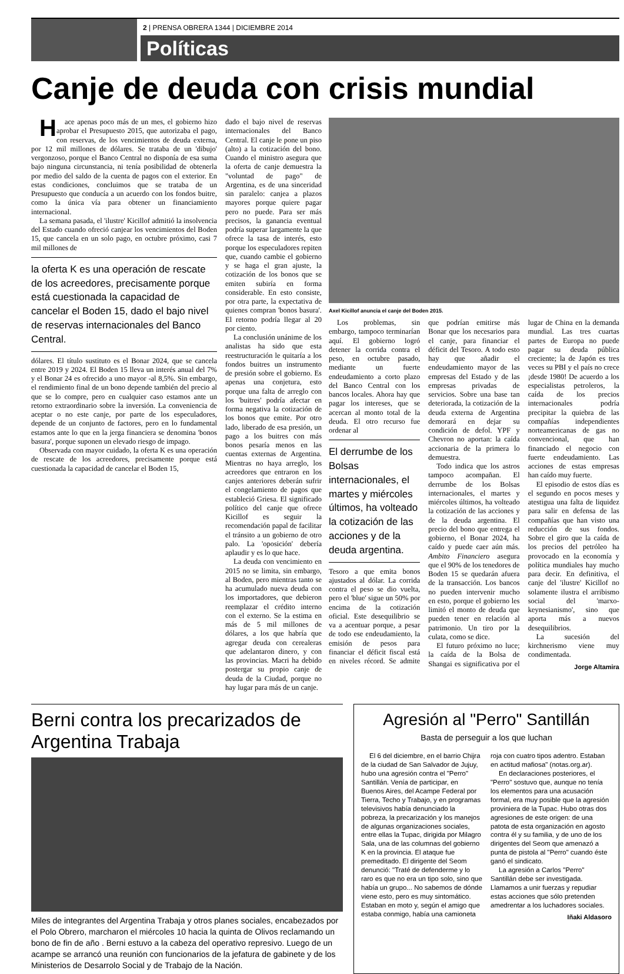2 | PRENSA OBRERA 1344 | DICIEMBRE 2014
Políticas
Canje de deuda con crisis mundial
Hace apenas poco más de un mes, el gobierno hizo aprobar el Presupuesto 2015, que autorizaba el pago, con reservas, de los vencimientos de deuda externa, por 12 mil millones de dólares. Se trataba de un 'dibujo' vergonzoso, porque el Banco Central no disponía de esa suma bajo ninguna circunstancia, ni tenía posibilidad de obtenerla por medio del saldo de la cuenta de pagos con el exterior. En estas condiciones, concluimos que se trataba de un Presupuesto que conducía a un acuerdo con los fondos buitre, como la única vía para obtener un financiamiento internacional.
La semana pasada, el 'ilustre' Kicillof admitió la insolvencia del Estado cuando ofreció canjear los vencimientos del Boden 15, que cancela en un solo pago, en octubre próximo, casi 7 mil millones de
la oferta K es una operación de rescate de los acreedores, precisamente porque está cuestionada la capacidad de cancelar el Boden 15, dado el bajo nivel de reservas internacionales del Banco Central.
dólares. El título sustituto es el Bonar 2024, que se cancela entre 2019 y 2024. El Boden 15 lleva un interés anual del 7% y el Bonar 24 es ofrecido a uno mayor -al 8,5%. Sin embargo, el rendimiento final de un bono depende también del precio al que se lo compre, pero en cualquier caso estamos ante un retorno extraordinario sobre la inversión. La conveniencia de aceptar o no este canje, por parte de los especuladores, depende de un conjunto de factores, pero en lo fundamental estamos ante lo que en la jerga financiera se denomina 'bonos basura', porque suponen un elevado riesgo de impago.
Observada con mayor cuidado, la oferta K es una operación de rescate de los acreedores, precisamente porque está cuestionada la capacidad de cancelar el Boden 15,
dado el bajo nivel de reservas internacionales del Banco Central. El canje le pone un piso (alto) a la cotización del bono. Cuando el ministro asegura que la oferta de canje demuestra la "voluntad de pago" de Argentina, es de una sinceridad sin paralelo: canjea a plazos mayores porque quiere pagar pero no puede. Para ser más precisos, la ganancia eventual podría superar largamente la que ofrece la tasa de interés, esto porque los especuladores repiten que, cuando cambie el gobierno y se haga el gran ajuste, la cotización de los bonos que se emiten subiría en forma considerable. En esto consiste, por otra parte, la expectativa de quienes compran 'bonos basura'. El retorno podría llegar al 20 por ciento.
La conclusión unánime de los analistas ha sido que esta reestructuración le quitaría a los fondos buitres un instrumento de presión sobre el gobierno. Es apenas una conjetura, esto porque una falta de arreglo con los 'buitres' podría afectar en forma negativa la cotización de los bonos que emite. Por otro lado, liberado de esa presión, un pago a los buitres con más bonos pesaría menos en las cuentas externas de Argentina. Mientras no haya arreglo, los acreedores que entraron en los canjes anteriores deberán sufrir el congelamiento de pagos que estableció Griesa. El significado político del canje que ofrece Kicillof es seguir la recomendación papal de facilitar el tránsito a un gobierno de otro palo. La 'oposición' debería aplaudir y es lo que hace.
La deuda con vencimiento en 2015 no se limita, sin embargo, al Boden, pero mientras tanto se ha acumulado nueva deuda con los importadores, que debieron reemplazar el crédito interno con el externo. Se la estima en más de 5 mil millones de dólares, a los que habría que agregar deuda con cerealeras que adelantaron dinero, y con las provincias. Macri ha debido postergar su propio canje de deuda de la Ciudad, porque no hay lugar para más de un canje.
Axel Kicillof anuncia el canje del Boden 2015.
Los problemas, sin embargo, tampoco terminarían aquí. El gobierno logró detener la corrida contra el peso, en octubre pasado, mediante un fuerte endeudamiento a corto plazo del Banco Central con los bancos locales. Ahora hay que pagar los intereses, que se acercan al monto total de la deuda. El otro recurso fue ordenar al
El derrumbe de los Bolsas internacionales, el martes y miércoles últimos, ha volteado la cotización de las acciones y de la deuda argentina.
Tesoro a que emita bonos ajustados al dólar. La corrida contra el peso se dio vuelta, pero el 'blue' sigue un 50% por encima de la cotización oficial. Este desequilibrio se va a acentuar porque, a pesar de todo ese endeudamiento, la emisión de pesos para financiar el déficit fiscal está en niveles récord. Se admite que podrían emitirse más Bonar que los necesarios para el canje, para financiar el déficit del Tesoro. A todo esto hay que añadir el endeudamiento mayor de las empresas del Estado y de las empresas privadas de servicios. Sobre una base tan deteriorada, la cotización de la deuda externa de Argentina demorará en dejar su condición de defol. YPF y Chevron no aportan: la caída accionaria de la primera lo demuestra.
Todo indica que los astros tampoco acompañan. El derrumbe de los Bolsas internacionales, el martes y miércoles últimos, ha volteado la cotización de las acciones y de la deuda argentina. El precio del bono que entrega el gobierno, el Bonar 2024, ha caído y puede caer aún más. Ambito Financiero asegura que el 90% de los tenedores de Boden 15 se quedarán afuera de la transacción. Los bancos no pueden intervenir mucho en esto, porque el gobierno les limitó el monto de deuda que pueden tener en relación al patrimonio. Un tiro por la culata, como se dice.
El futuro próximo no luce; la caída de la Bolsa de Shangai es significativa por el lugar de China en la demanda mundial. Las tres cuartas partes de Europa no puede pagar su deuda pública creciente; la de Japón es tres veces su PBI y el país no crece ¡desde 1980! De acuerdo a los especialistas petroleros, la caída de los precios internacionales podría precipitar la quiebra de las compañías independientes norteamericanas de gas no convencional, que han financiado el negocio con fuerte endeudamiento. Las acciones de estas empresas han caído muy fuerte.
El episodio de estos días es el segundo en pocos meses y atestigua una falta de liquidez para salir en defensa de las compañías que han visto una reducción de sus fondos. Sobre el giro que la caída de los precios del petróleo ha provocado en la economía y política mundiales hay mucho para decir. En definitiva, el canje del 'ilustre' Kicillof no solamente ilustra el arribismo social del 'marxo-keynesianismo', sino que aporta más a nuevos desequilibrios.
La sucesión del kirchnerismo viene muy condimentada.
Jorge Altamira
Berni contra los precarizados de Argentina Trabaja
Miles de integrantes del Argentina Trabaja y otros planes sociales, encabezados por el Polo Obrero, marcharon el miércoles 10 hacia la quinta de Olivos reclamando un bono de fin de año . Berni estuvo a la cabeza del operativo represivo. Luego de un acampe se arrancó una reunión con funcionarios de la jefatura de gabinete y de los Ministerios de Desarrolo Social y de Trabajo de la Nación.
Agresión al "Perro" Santillán
Basta de perseguir a los que luchan
El 6 del diciembre, en el barrio Chijra de la ciudad de San Salvador de Jujuy, hubo una agresión contra el "Perro" Santillán. Venía de participar, en Buenos Aires, del Acampe Federal por Tierra, Techo y Trabajo, y en programas televisivos había denunciado la pobreza, la precarización y los manejos de algunas organizaciones sociales, entre ellas la Tupac, dirigida por Milagro Sala, una de las columnas del gobierno K en la provincia. El ataque fue premeditado. El dirigente del Seom denunció: "Traté de defenderme y lo raro es que no era un tipo solo, sino que había un grupo... No sabemos de dónde viene esto, pero es muy sintomático. Estaban en moto y, según el amigo que estaba conmigo, había una camioneta roja con cuatro tipos adentro. Estaban en actitud mafiosa" (notas.org.ar).
En declaraciones posteriores, el "Perro" sostuvo que, aunque no tenía los elementos para una acusación formal, era muy posible que la agresión proviniera de la Tupac. Hubo otras dos agresiones de este origen: de una patota de esta organización en agosto contra él y su familia, y de uno de los dirigentes del Seom que amenazó a punta de pistola al "Perro" cuando éste ganó el sindicato.
La agresión a Carlos "Perro" Santillán debe ser investigada. Llamamos a unir fuerzas y repudiar estas acciones que sólo pretenden amedrentar a los luchadores sociales.
Iñaki Aldasoro